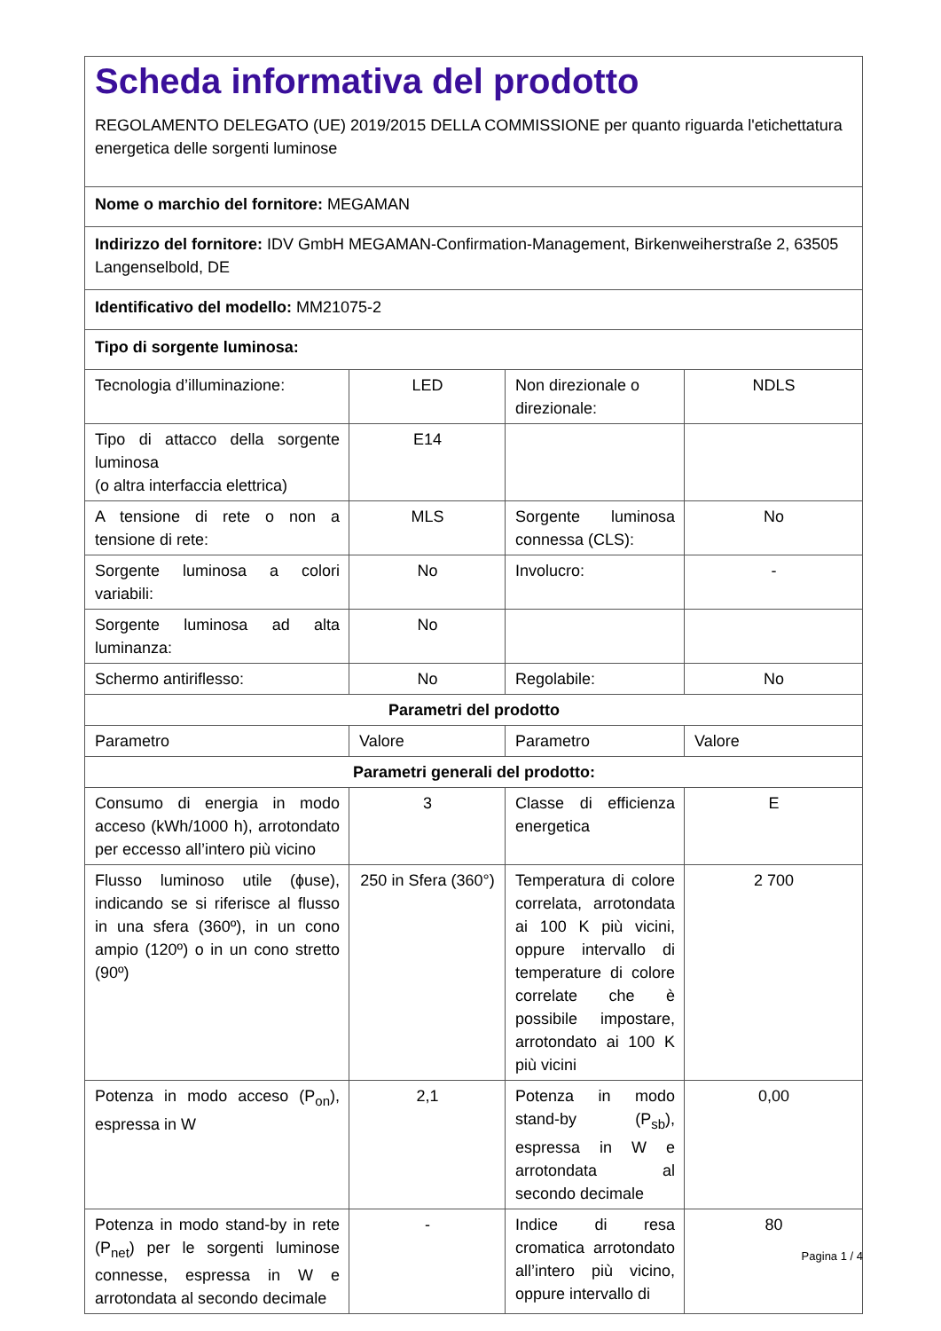| Scheda informativa del prodotto REGOLAMENTO DELEGATO (UE) 2019/2015 DELLA COMMISSIONE per quanto riguarda l'etichettatura energetica delle sorgenti luminose | | | |
| Nome o marchio del fornitore: MEGAMAN | | | |
| Indirizzo del fornitore: IDV GmbH MEGAMAN-Confirmation-Management, Birkenweiherstraße 2, 63505 Langenselbold, DE | | | |
| Identificativo del modello: MM21075-2 | | | |
| Tipo di sorgente luminosa: | | | |
| Tecnologia d’illuminazione: | LED | Non direzionale o direzionale: | NDLS |
| Tipo di attacco della sorgente luminosa (o altra interfaccia elettrica) | E14 | | |
| A tensione di rete o non a tensione di rete: | MLS | Sorgente luminosa connessa (CLS): | No |
| Sorgente luminosa a colori variabili: | No | Involucro: | - |
| Sorgente luminosa ad alta luminanza: | No | | |
| Schermo antiriflesso: | No | Regolabile: | No |
| Parametri del prodotto | | | |
| Parametro | Valore | Parametro | Valore |
| Parametri generali del prodotto: | | | |
| Consumo di energia in modo acceso (kWh/1000 h), arrotondato per eccesso all’intero più vicino | 3 | Classe di efficienza energetica | E |
| Flusso luminoso utile (ɸuse), indicando se si riferisce al flusso in una sfera (360º), in un cono ampio (120º) o in un cono stretto (90º) | 250 in Sfera (360°) | Temperatura di colore correlata, arrotondata ai 100 K più vicini, oppure intervallo di temperature di colore correlate che è possibile impostare, arrotondato ai 100 K più vicini | 2 700 |
| Potenza in modo acceso (P<sub>on</sub>), espressa in W | 2,1 | Potenza in modo stand-by (P<sub>sb</sub>), espressa in W e arrotondata al secondo decimale | 0,00 |
| Potenza in modo stand-by in rete (P<sub>net</sub>) per le sorgenti luminose connesse, espressa in W e arrotondata al secondo decimale | - | Indice di resa cromatica arrotondato all’intero più vicino, oppure intervallo di | 80 |
Pagina 1 / 4